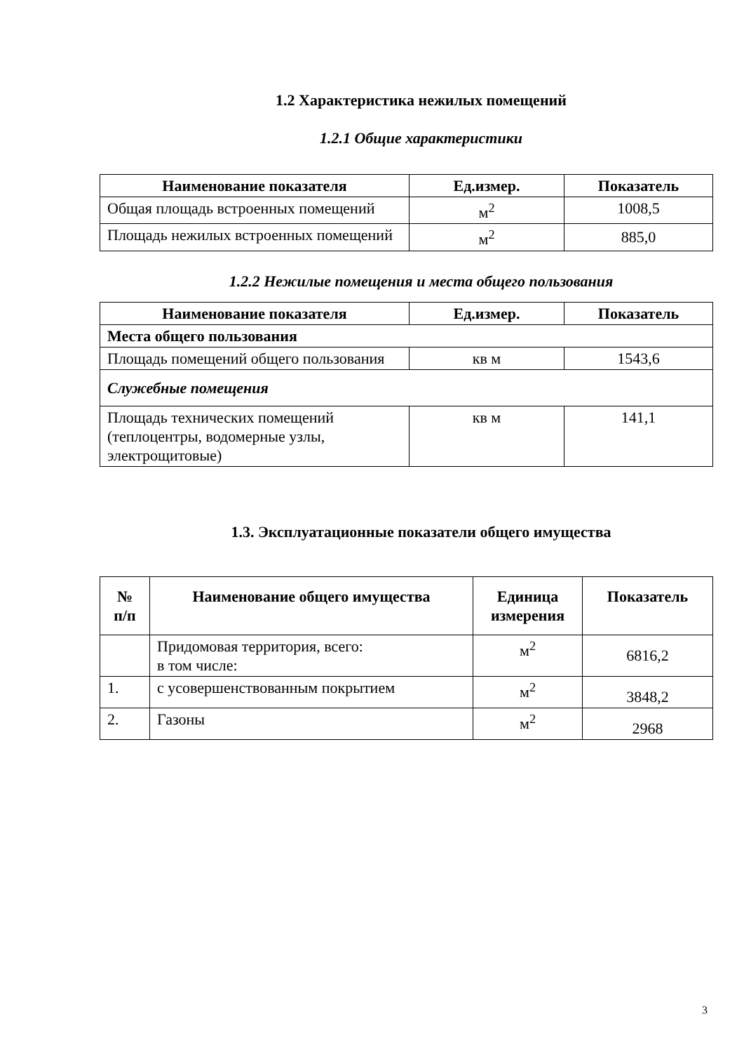1.2 Характеристика нежилых помещений
1.2.1 Общие характеристики
| Наименование показателя | Ед.измер. | Показатель |
| --- | --- | --- |
| Общая площадь встроенных помещений | м<sup>2</sup> | 1008,5 |
| Площадь нежилых встроенных помещений | м<sup>2</sup> | 885,0 |
1.2.2 Нежилые помещения и места общего пользования
| Наименование показателя | Ед.измер. | Показатель |
| --- | --- | --- |
| Места общего пользования | | |
| Площадь помещений общего пользования | кв м | 1543,6 |
| Служебные помещения | | |
| Площадь технических помещений (теплоцентры, водомерные узлы, электрощитовые) | кв м | 141,1 |
1.3. Эксплуатационные показатели общего имущества
| № п/п | Наименование общего имущества | Единица измерения | Показатель |
| --- | --- | --- | --- |
| | Придомовая территория, всего: в том числе: | м<sup>2</sup> | 6816,2 |
| 1. | с усовершенствованным покрытием | м<sup>2</sup> | 3848,2 |
| 2. | Газоны | м<sup>2</sup> | 2968 |
3